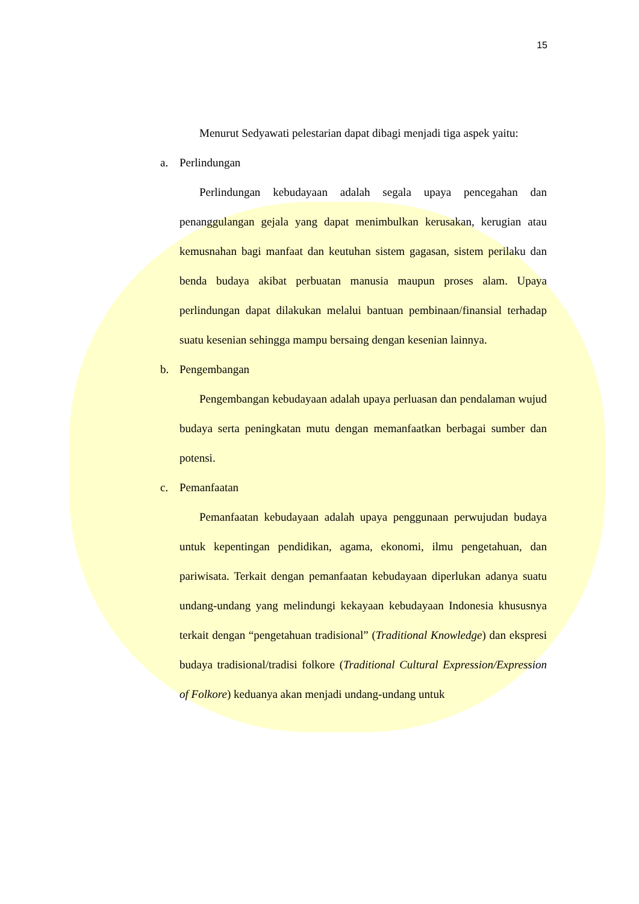15
Menurut Sedyawati pelestarian dapat dibagi menjadi tiga aspek yaitu:
a. Perlindungan
Perlindungan kebudayaan adalah segala upaya pencegahan dan penanggulangan gejala yang dapat menimbulkan kerusakan, kerugian atau kemusnahan bagi manfaat dan keutuhan sistem gagasan, sistem perilaku dan benda budaya akibat perbuatan manusia maupun proses alam. Upaya perlindungan dapat dilakukan melalui bantuan pembinaan/finansial terhadap suatu kesenian sehingga mampu bersaing dengan kesenian lainnya.
b. Pengembangan
Pengembangan kebudayaan adalah upaya perluasan dan pendalaman wujud budaya serta peningkatan mutu dengan memanfaatkan berbagai sumber dan potensi.
c. Pemanfaatan
Pemanfaatan kebudayaan adalah upaya penggunaan perwujudan budaya untuk kepentingan pendidikan, agama, ekonomi, ilmu pengetahuan, dan pariwisata. Terkait dengan pemanfaatan kebudayaan diperlukan adanya suatu undang-undang yang melindungi kekayaan kebudayaan Indonesia khususnya terkait dengan “pengetahuan tradisional” (Traditional Knowledge) dan ekspresi budaya tradisional/tradisi folkore (Traditional Cultural Expression/Expression of Folkore) keduanya akan menjadi undang-undang untuk